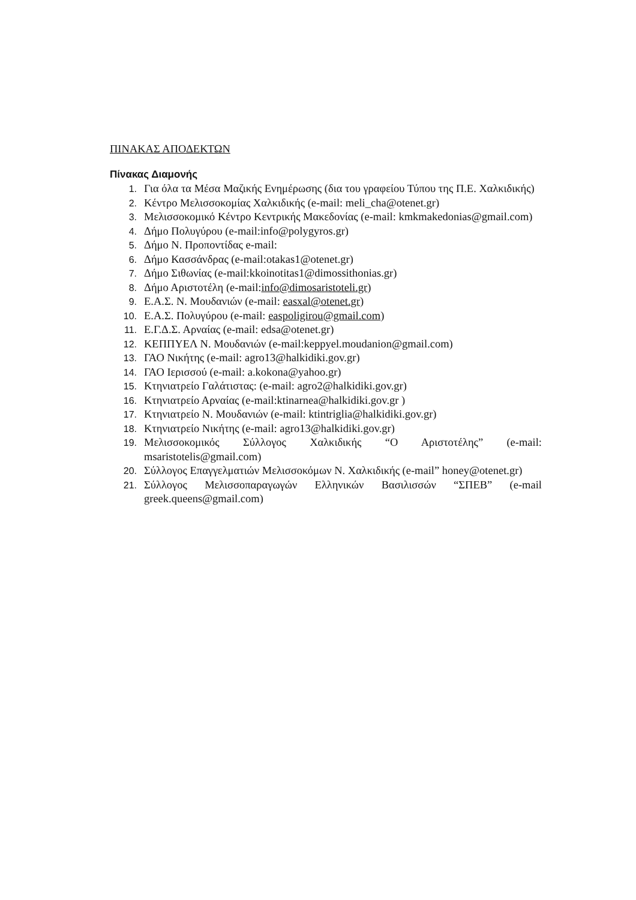ΠΙΝΑΚΑΣ ΑΠΟΔΕΚΤΩΝ
Πίνακας Διαμονής
1. Για όλα τα Μέσα Μαζικής Ενημέρωσης (δια του γραφείου Τύπου της Π.Ε. Χαλκιδικής)
2. Κέντρο Μελισσοκομίας Χαλκιδικής (e-mail: meli_cha@otenet.gr)
3. Μελισσοκομικό Κέντρο Κεντρικής Μακεδονίας (e-mail: kmkmakedonias@gmail.com)
4. Δήμο Πολυγύρου (e-mail:info@polygyros.gr)
5. Δήμο Ν. Προποντίδας e-mail:
6. Δήμο Κασσάνδρας (e-mail:otakas1@otenet.gr)
7. Δήμο Σιθωνίας (e-mail:kkoinotitas1@dimossithonias.gr)
8. Δήμο Αριστοτέλη (e-mail:info@dimosaristoteli.gr)
9. Ε.Α.Σ. Ν. Μουδανιών (e-mail: easxal@otenet.gr)
10. Ε.Α.Σ. Πολυγύρου (e-mail: easpoligirou@gmail.com)
11. Ε.Γ.Δ.Σ. Αρναίας (e-mail: edsa@otenet.gr)
12. ΚΕΠΠΥΕΛ Ν. Μουδανιών (e-mail:keppyel.moudanion@gmail.com)
13. ΓΑΟ Νικήτης (e-mail: agro13@halkidiki.gov.gr)
14. ΓΑΟ Ιερισσού (e-mail: a.kokona@yahoo.gr)
15. Κτηνιατρείο Γαλάτιστας: (e-mail: agro2@halkidiki.gov.gr)
16. Κτηνιατρείο Αρναίας (e-mail:ktinarnea@halkidiki.gov.gr )
17. Κτηνιατρείο Ν. Μουδανιών (e-mail: ktintriglia@halkidiki.gov.gr)
18. Κτηνιατρείο Νικήτης (e-mail: agro13@halkidiki.gov.gr)
19. Μελισσοκομικός Σύλλογος Χαλκιδικής “Ο Αριστοτέλης” (e-mail: msaristotelis@gmail.com)
20. Σύλλογος Επαγγελματιών Μελισσοκόμων Ν. Χαλκιδικής (e-mail” honey@otenet.gr)
21. Σύλλογος Μελισσοπαραγωγών Ελληνικών Βασιλισσών “ΣΠΕΒ” (e-mail greek.queens@gmail.com)